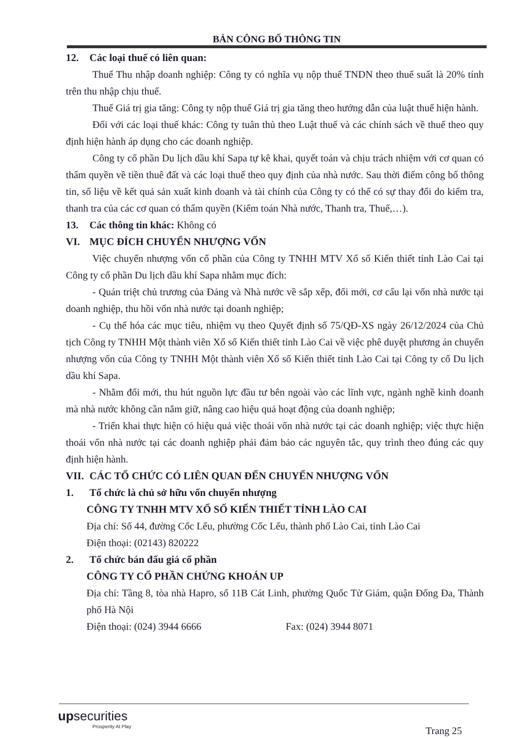BẢN CÔNG BỐ THÔNG TIN
12. Các loại thuế có liên quan:
Thuế Thu nhập doanh nghiệp: Công ty có nghĩa vụ nộp thuế TNDN theo thuế suất là 20% tính trên thu nhập chịu thuế.
Thuế Giá trị gia tăng: Công ty nộp thuế Giá trị gia tăng theo hướng dẫn của luật thuế hiện hành.
Đối với các loại thuế khác: Công ty tuân thủ theo Luật thuế và các chính sách về thuế theo quy định hiện hành áp dụng cho các doanh nghiệp.
Công ty cổ phần Du lịch dầu khí Sapa tự kê khai, quyết toán và chịu trách nhiệm với cơ quan có thẩm quyền về tiền thuê đất và các loại thuế theo quy định của nhà nước. Sau thời điểm công bố thông tin, số liệu về kết quả sản xuất kinh doanh và tài chính của Công ty có thể có sự thay đổi do kiểm tra, thanh tra của các cơ quan có thẩm quyền (Kiểm toán Nhà nước, Thanh tra, Thuế,…).
13. Các thông tin khác: Không có
VI. MỤC ĐÍCH CHUYỂN NHƯỢNG VỐN
Việc chuyển nhượng vốn cổ phần của Công ty TNHH MTV Xổ số Kiến thiết tỉnh Lào Cai tại Công ty cổ phần Du lịch dầu khí Sapa nhằm mục đích:
- Quán triệt chủ trương của Đảng và Nhà nước về sắp xếp, đổi mới, cơ cấu lại vốn nhà nước tại doanh nghiệp, thu hồi vốn nhà nước tại doanh nghiệp;
- Cụ thể hóa các mục tiêu, nhiệm vụ theo Quyết định số 75/QĐ-XS ngày 26/12/2024 của Chủ tịch Công ty TNHH Một thành viên Xổ số Kiến thiết tỉnh Lào Cai về việc phê duyệt phương án chuyển nhượng vốn của Công ty TNHH Một thành viên Xổ số Kiến thiết tỉnh Lào Cai tại Công ty cổ Du lịch dầu khí Sapa.
- Nhằm đổi mới, thu hút nguồn lực đầu tư bên ngoài vào các lĩnh vực, ngành nghề kinh doanh mà nhà nước không cần nắm giữ, nâng cao hiệu quả hoạt động của doanh nghiệp;
- Triển khai thực hiện có hiệu quả việc thoái vốn nhà nước tại các doanh nghiệp; việc thực hiện thoái vốn nhà nước tại các doanh nghiệp phải đảm bảo các nguyên tắc, quy trình theo đúng các quy định hiện hành.
VII. CÁC TỔ CHỨC CÓ LIÊN QUAN ĐẾN CHUYỂN NHƯỢNG VỐN
1. Tổ chức là chủ sở hữu vốn chuyển nhượng
CÔNG TY TNHH MTV XỔ SỐ KIẾN THIẾT TỈNH LÀO CAI
Địa chỉ: Số 44, đường Cốc Lếu, phường Cốc Lếu, thành phố Lào Cai, tỉnh Lào Cai
Điện thoại: (02143) 820222
2. Tổ chức bán đấu giá cổ phần
CÔNG TY CỔ PHẦN CHỨNG KHOÁN UP
Địa chỉ: Tầng 8, tòa nhà Hapro, số 11B Cát Linh, phường Quốc Tử Giám, quận Đống Đa, Thành phố Hà Nội
Điện thoại: (024) 3944 6666 Fax: (024) 3944 8071
upsecurities
Prosperity At Play
Trang 25